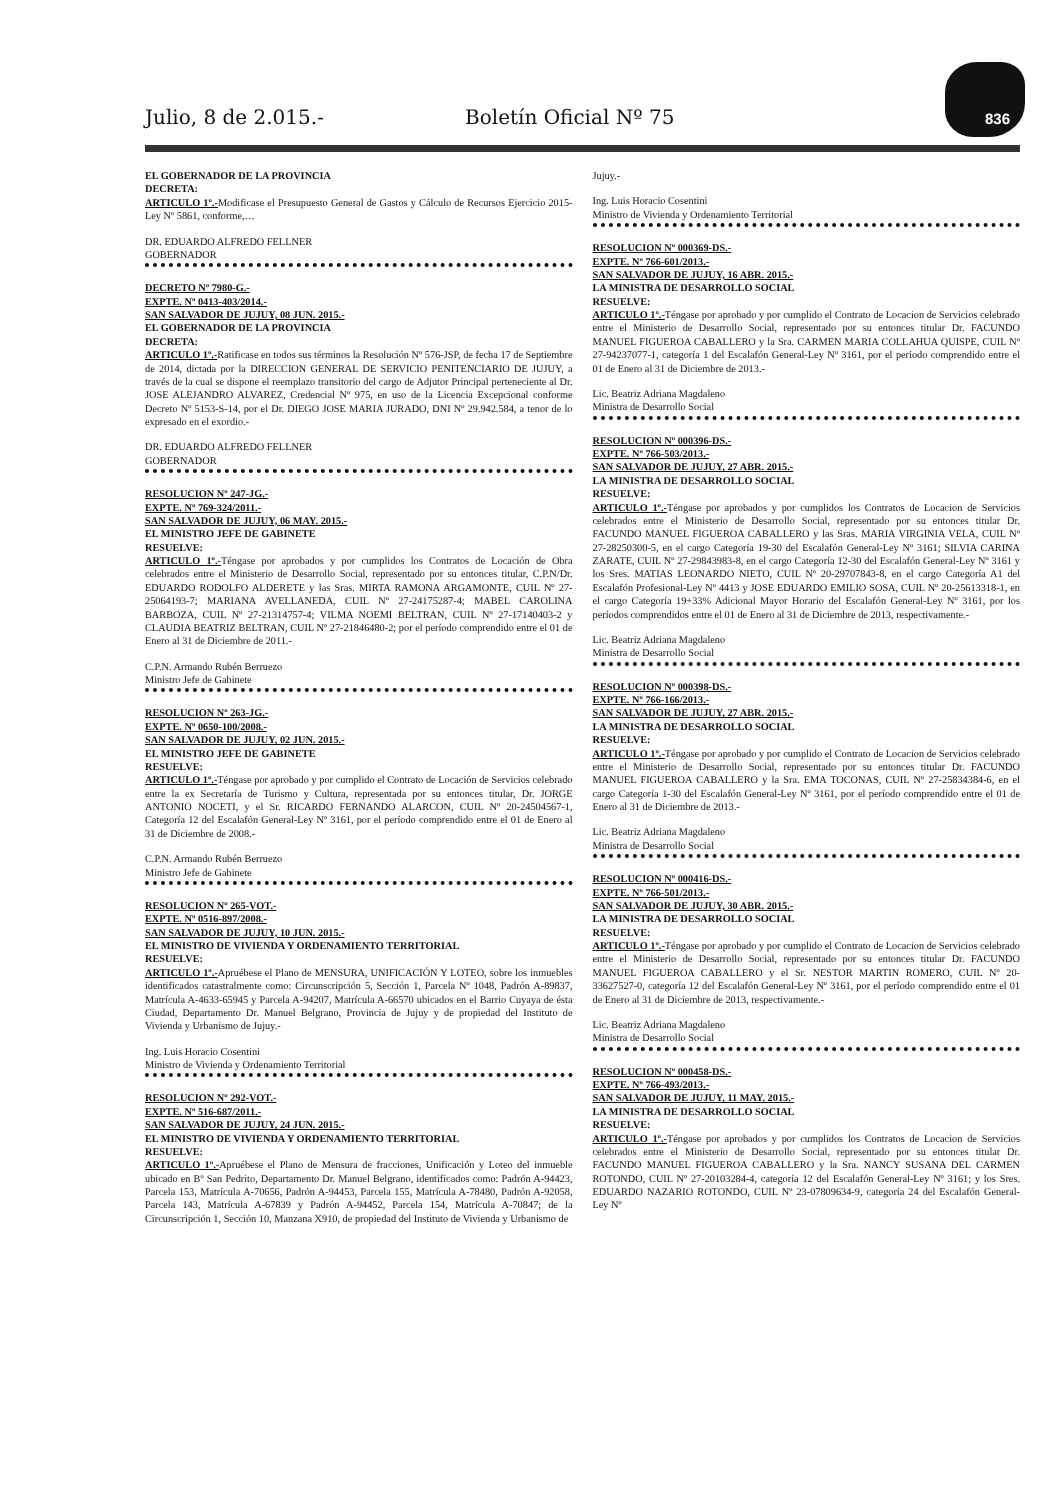Julio, 8 de 2.015.- Boletín Oficial Nº 75 836
EL GOBERNADOR DE LA PROVINCIA
DECRETA:
ARTICULO 1º.-Modificase el Presupuesto General de Gastos y Cálculo de Recursos Ejercicio 2015-Ley Nº 5861, conforme,…
DR. EDUARDO ALFREDO FELLNER
GOBERNADOR
DECRETO Nº 7980-G.-
EXPTE. Nº 0413-403/2014.-
SAN SALVADOR DE JUJUY, 08 JUN. 2015.-
EL GOBERNADOR DE LA PROVINCIA
DECRETA:
ARTICULO 1º.-Ratificase en todos sus términos la Resolución Nº 576-JSP, de fecha 17 de Septiembre de 2014, dictada por la DIRECCION GENERAL DE SERVICIO PENITENCIARIO DE JUJUY, a través de la cual se dispone el reemplazo transitorio del cargo de Adjutor Principal perteneciente al Dr. JOSE ALEJANDRO ALVAREZ, Credencial Nº 975, en uso de la Licencia Excepcional conforme Decreto Nº 5153-S-14, por el Dr. DIEGO JOSE MARIA JURADO, DNI Nº 29.942.584, a tenor de lo expresado en el exordio.-
DR. EDUARDO ALFREDO FELLNER
GOBERNADOR
RESOLUCION Nº 247-JG.-
EXPTE. Nº 769-324/2011.-
SAN SALVADOR DE JUJUY, 06 MAY. 2015.-
EL MINISTRO JEFE DE GABINETE
RESUELVE:
ARTICULO 1º.-Téngase por aprobados y por cumplidos los Contratos de Locación de Obra celebrados entre el Ministerio de Desarrollo Social, representado por su entonces titular, C.P.N/Dr. EDUARDO RODOLFO ALDERETE y las Sras. MIRTA RAMONA ARGAMONTE, CUIL Nº 27-25064193-7; MARIANA AVELLANEDA, CUIL Nº 27-24175287-4; MABEL CAROLINA BARBOZA, CUIL Nº 27-21314757-4; VILMA NOEMI BELTRAN, CUIL Nº 27-17140403-2 y CLAUDIA BEATRIZ BELTRAN, CUIL Nº 27-21846480-2; por el período comprendido entre el 01 de Enero al 31 de Diciembre de 2011.-
C.P.N. Armando Rubén Berruezo
Ministro Jefe de Gabinete
RESOLUCION Nº 263-JG.-
EXPTE. Nº 0650-100/2008.-
SAN SALVADOR DE JUJUY, 02 JUN. 2015.-
EL MINISTRO JEFE DE GABINETE
RESUELVE:
ARTICULO 1º.-Téngase por aprobado y por cumplido el Contrato de Locación de Servicios celebrado entre la ex Secretaría de Turismo y Cultura, representada por su entonces titular, Dr. JORGE ANTONIO NOCETI, y el Sr. RICARDO FERNANDO ALARCON, CUIL Nº 20-24504567-1, Categoría 12 del Escalafón General-Ley Nº 3161, por el período comprendido entre el 01 de Enero al 31 de Diciembre de 2008.-
C.P.N. Armando Rubén Berruezo
Ministro Jefe de Gabinete
RESOLUCION Nº 265-VOT.-
EXPTE. Nº 0516-897/2008.-
SAN SALVADOR DE JUJUY, 10 JUN. 2015.-
EL MINISTRO DE VIVIENDA Y ORDENAMIENTO TERRITORIAL
RESUELVE:
ARTICULO 1º.-Apruébese el Plano de MENSURA, UNIFICACIÓN Y LOTEO, sobre los inmuebles identificados catastralmente como: Circunscripción 5, Sección 1, Parcela Nº 1048, Padrón A-89837, Matrícula A-4633-65945 y Parcela A-94207, Matrícula A-66570 ubicados en el Barrio Cuyaya de ésta Ciudad, Departamento Dr. Manuel Belgrano, Provincia de Jujuy y de propiedad del Instituto de Vivienda y Urbanismo de Jujuy.-
Ing. Luis Horacio Cosentini
Ministro de Vivienda y Ordenamiento Territorial
RESOLUCION Nº 292-VOT.-
EXPTE. Nº 516-687/2011.-
SAN SALVADOR DE JUJUY, 24 JUN. 2015.-
EL MINISTRO DE VIVIENDA Y ORDENAMIENTO TERRITORIAL
RESUELVE:
ARTICULO 1º.-Apruébese el Plano de Mensura de fracciones, Unificación y Loteo del inmueble ubicado en Bº San Pedrito, Departamento Dr. Manuel Belgrano, identificados como: Padrón A-94423, Parcela 153, Matrícula A-70656, Padrón A-94453, Parcela 155, Matrícula A-78480, Padrón A-92058, Parcela 143, Matrícula A-67839 y Padrón A-94452, Parcela 154, Matrícula A-70847; de la Circunscripción 1, Sección 10, Manzana X910, de propiedad del Instituto de Vivienda y Urbanismo de
Jujuy.-
Ing. Luis Horacio Cosentini
Ministro de Vivienda y Ordenamiento Territorial
RESOLUCION Nº 000369-DS.-
EXPTE. Nº 766-601/2013.-
SAN SALVADOR DE JUJUY, 16 ABR. 2015.-
LA MINISTRA DE DESARROLLO SOCIAL
RESUELVE:
ARTICULO 1º.-Téngase por aprobado y por cumplido el Contrato de Locacion de Servicios celebrado entre el Ministerio de Desarrollo Social, representado por su entonces titular Dr. FACUNDO MANUEL FIGUEROA CABALLERO y la Sra. CARMEN MARIA COLLAHUA QUISPE, CUIL Nº 27-94237077-1, categoría 1 del Escalafón General-Ley Nº 3161, por el período comprendido entre el 01 de Enero al 31 de Diciembre de 2013.-
Lic. Beatriz Adriana Magdaleno
Ministra de Desarrollo Social
RESOLUCION Nº 000396-DS.-
EXPTE. Nº 766-503/2013.-
SAN SALVADOR DE JUJUY, 27 ABR. 2015.-
LA MINISTRA DE DESARROLLO SOCIAL
RESUELVE:
ARTICULO 1º.-Téngase por aprobados y por cumplidos los Contratos de Locacion de Servicios celebrados entre el Ministerio de Desarrollo Social, representado por su entonces titular Dr. FACUNDO MANUEL FIGUEROA CABALLERO y las Sras. MARIA VIRGINIA VELA, CUIL Nº 27-28250300-5, en el cargo Categoría 19-30 del Escalafón General-Ley Nº 3161; SILVIA CARINA ZARATE, CUIL Nº 27-29843983-8, en el cargo Categoría 12-30 del Escalafón General-Ley Nº 3161 y los Sres. MATIAS LEONARDO NIETO, CUIL Nº 20-29707843-8, en el cargo Categoría A1 del Escalafón Profesional-Ley Nº 4413 y JOSE EDUARDO EMILIO SOSA, CUIL Nº 20-25613318-1, en el cargo Categoría 19+33% Adicional Mayor Horario del Escalafón General-Ley Nº 3161, por los períodos comprendidos entre el 01 de Enero al 31 de Diciembre de 2013, respectivamente.-
Lic. Beatriz Adriana Magdaleno
Ministra de Desarrollo Social
RESOLUCION Nº 000398-DS.-
EXPTE. Nº 766-166/2013.-
SAN SALVADOR DE JUJUY, 27 ABR. 2015.-
LA MINISTRA DE DESARROLLO SOCIAL
RESUELVE:
ARTICULO 1º.-Téngase por aprobado y por cumplido el Contrato de Locacion de Servicios celebrado entre el Ministerio de Desarrollo Social, representado por su entonces titular Dr. FACUNDO MANUEL FIGUEROA CABALLERO y la Sra. EMA TOCONAS, CUIL Nº 27-25834384-6, en el cargo Categoría 1-30 del Escalafón General-Ley Nº 3161, por el período comprendido entre el 01 de Enero al 31 de Diciembre de 2013.-
Lic. Beatriz Adriana Magdaleno
Ministra de Desarrollo Social
RESOLUCION Nº 000416-DS.-
EXPTE. Nº 766-501/2013.-
SAN SALVADOR DE JUJUY, 30 ABR. 2015.-
LA MINISTRA DE DESARROLLO SOCIAL
RESUELVE:
ARTICULO 1º.-Téngase por aprobado y por cumplido el Contrato de Locacion de Servicios celebrado entre el Ministerio de Desarrollo Social, representado por su entonces titular Dr. FACUNDO MANUEL FIGUEROA CABALLERO y el Sr. NESTOR MARTIN ROMERO, CUIL Nº 20-33627527-0, categoría 12 del Escalafón General-Ley Nº 3161, por el período comprendido entre el 01 de Enero al 31 de Diciembre de 2013, respectivamente.-
Lic. Beatriz Adriana Magdaleno
Ministra de Desarrollo Social
RESOLUCION Nº 000458-DS.-
EXPTE. Nº 766-493/2013.-
SAN SALVADOR DE JUJUY, 11 MAY. 2015.-
LA MINISTRA DE DESARROLLO SOCIAL
RESUELVE:
ARTICULO 1º.-Téngase por aprobados y por cumplidos los Contratos de Locacion de Servicios celebrados entre el Ministerio de Desarrollo Social, representado por su entonces titular Dr. FACUNDO MANUEL FIGUEROA CABALLERO y la Sra. NANCY SUSANA DEL CARMEN ROTONDO, CUIL Nº 27-20103284-4, categoría 12 del Escalafón General-Ley Nº 3161; y los Sres. EDUARDO NAZARIO ROTONDO, CUIL Nº 23-07809634-9, categoría 24 del Escalafón General-Ley Nº